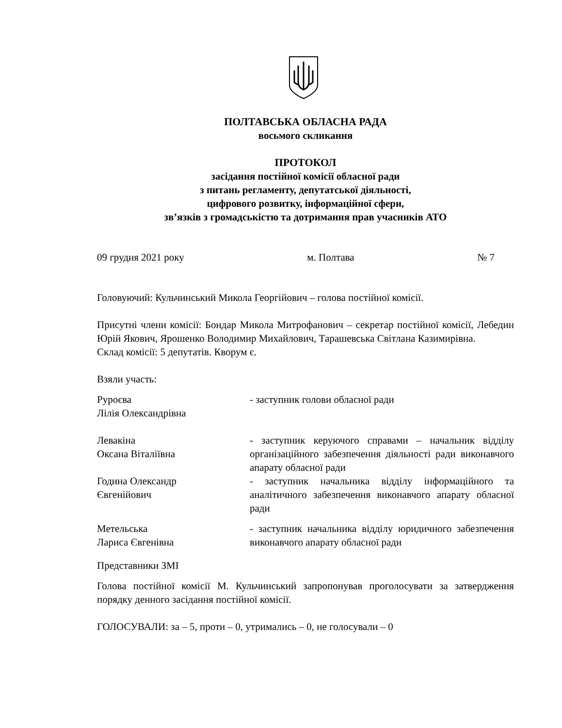ПОЛТАВСЬКА ОБЛАСНА РАДА
восьмого скликання
ПРОТОКОЛ
засідання постійної комісії обласної ради
з питань регламенту, депутатської діяльності,
цифрового розвитку, інформаційної сфери,
зв’язків з громадськістю та дотримання прав учасників АТО
09 грудня 2021 року м. Полтава № 7
Головуючий: Кульчинський Микола Георгійович – голова постійної комісії.
Присутні члени комісії: Бондар Микола Митрофанович – секретар постійної комісії, Лебедин Юрій Якович, Ярошенко Володимир Михайлович, Тарашевська Світлана Казимирівна.
Склад комісії: 5 депутатів. Кворум є.
Взяли участь:
Руроєва
Лілія Олександрівна
- заступник голови обласної ради
Левакіна
Оксана Віталіївна
- заступник керуючого справами – начальник відділу організаційного забезпечення діяльності ради виконавчого апарату обласної ради
Година Олександр
Євгенійович
- заступник начальника відділу інформаційного та аналітичного забезпечення виконавчого апарату обласної ради
Метельська
Лариса Євгенівна
- заступник начальника відділу юридичного забезпечення виконавчого апарату обласної ради
Представники ЗМІ
Голова постійної комісії М. Кульчинський запропонував проголосувати за затвердження порядку денного засідання постійної комісії.
ГОЛОСУВАЛИ: за – 5, проти – 0, утримались – 0, не голосували – 0